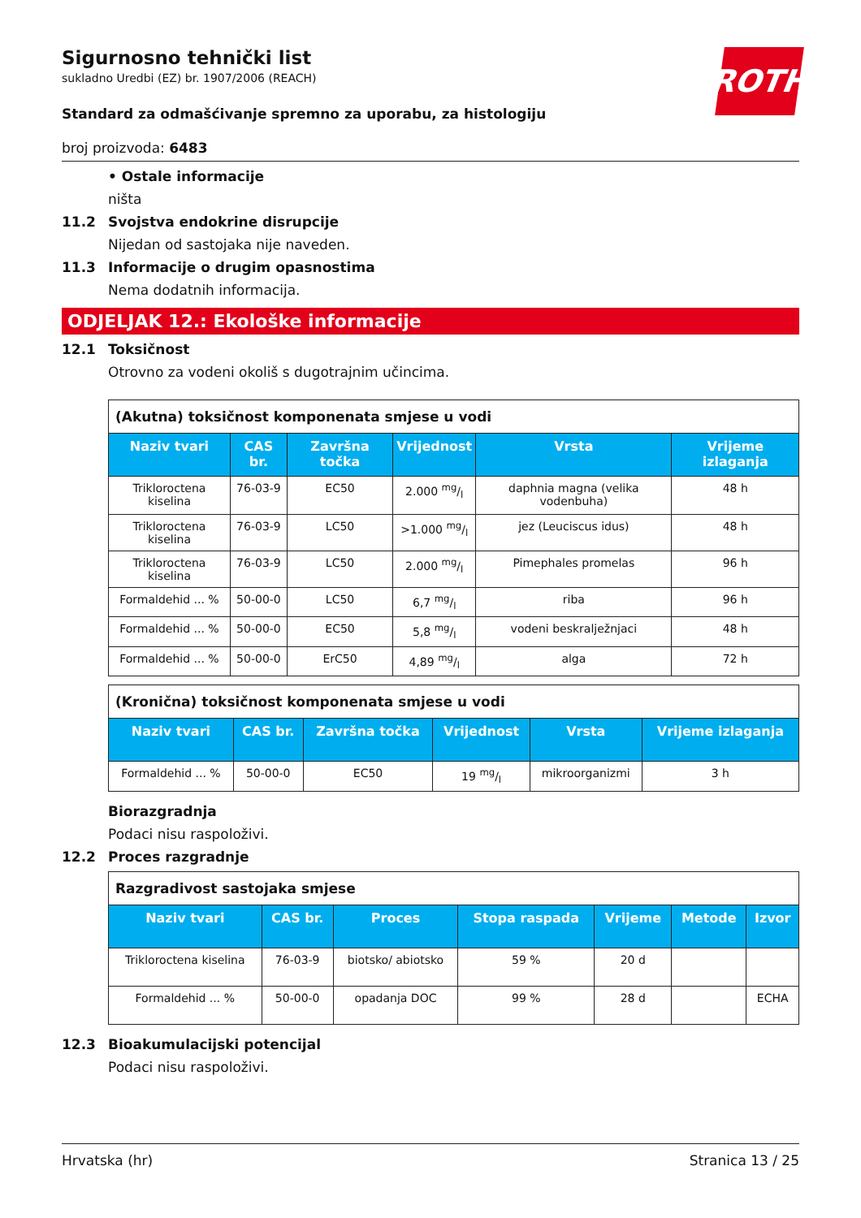ROTH
Sigurnosno tehnički list
sukladno Uredbi (EZ) br. 1907/2006 (REACH)
Standard za odmašćivanje spremno za uporabu, za histologiju
broj proizvoda: 6483
• Ostale informacije
ništa
11.2 Svojstva endokrine disrupcije
Nijedan od sastojaka nije naveden.
11.3 Informacije o drugim opasnostima
Nema dodatnih informacija.
ODJELJAK 12.: Ekološke informacije
12.1 Toksičnost
Otrovno za vodeni okoliš s dugotrajnim učincima.
| (Akutna) toksičnost komponenata smjese u vodi | | | | | |
| Naziv tvari | CAS br. | Završna točka | Vrijednost | Vrsta | Vrijeme izlaganja |
| Trikloroctena kiselina | 76-03-9 | EC50 | 2.000 mg/l | daphnia magna (velika vodenbuha) | 48 h |
| Trikloroctena kiselina | 76-03-9 | LC50 | >1.000 mg/l | jez (Leuciscus idus) | 48 h |
| Trikloroctena kiselina | 76-03-9 | LC50 | 2.000 mg/l | Pimephales promelas | 96 h |
| Formaldehid ... % | 50-00-0 | LC50 | 6,7 mg/l | riba | 96 h |
| Formaldehid ... % | 50-00-0 | EC50 | 5,8 mg/l | vodeni beskralježnjaci | 48 h |
| Formaldehid ... % | 50-00-0 | ErC50 | 4,89 mg/l | alga | 72 h |
| (Kronična) toksičnost komponenata smjese u vodi | | | | | |
| Naziv tvari | CAS br. | Završna točka | Vrijednost | Vrsta | Vrijeme izlaganja |
| Formaldehid ... % | 50-00-0 | EC50 | 19 mg/l | mikroorganizmi | 3 h |
Biorazgradnja
Podaci nisu raspoloživi.
12.2 Proces razgradnje
| Razgradivost sastojaka smjese | | | | | | |
| Naziv tvari | CAS br. | Proces | Stopa raspada | Vrijeme | Metode | Izvor |
| Trikloroctena kiselina | 76-03-9 | biotsko/ abiotsko | 59 % | 20 d | | |
| Formaldehid ... % | 50-00-0 | opadanja DOC | 99 % | 28 d | | ECHA |
12.3 Bioakumulacijski potencijal
Podaci nisu raspoloživi.
Hrvatska (hr) Stranica 13 / 25